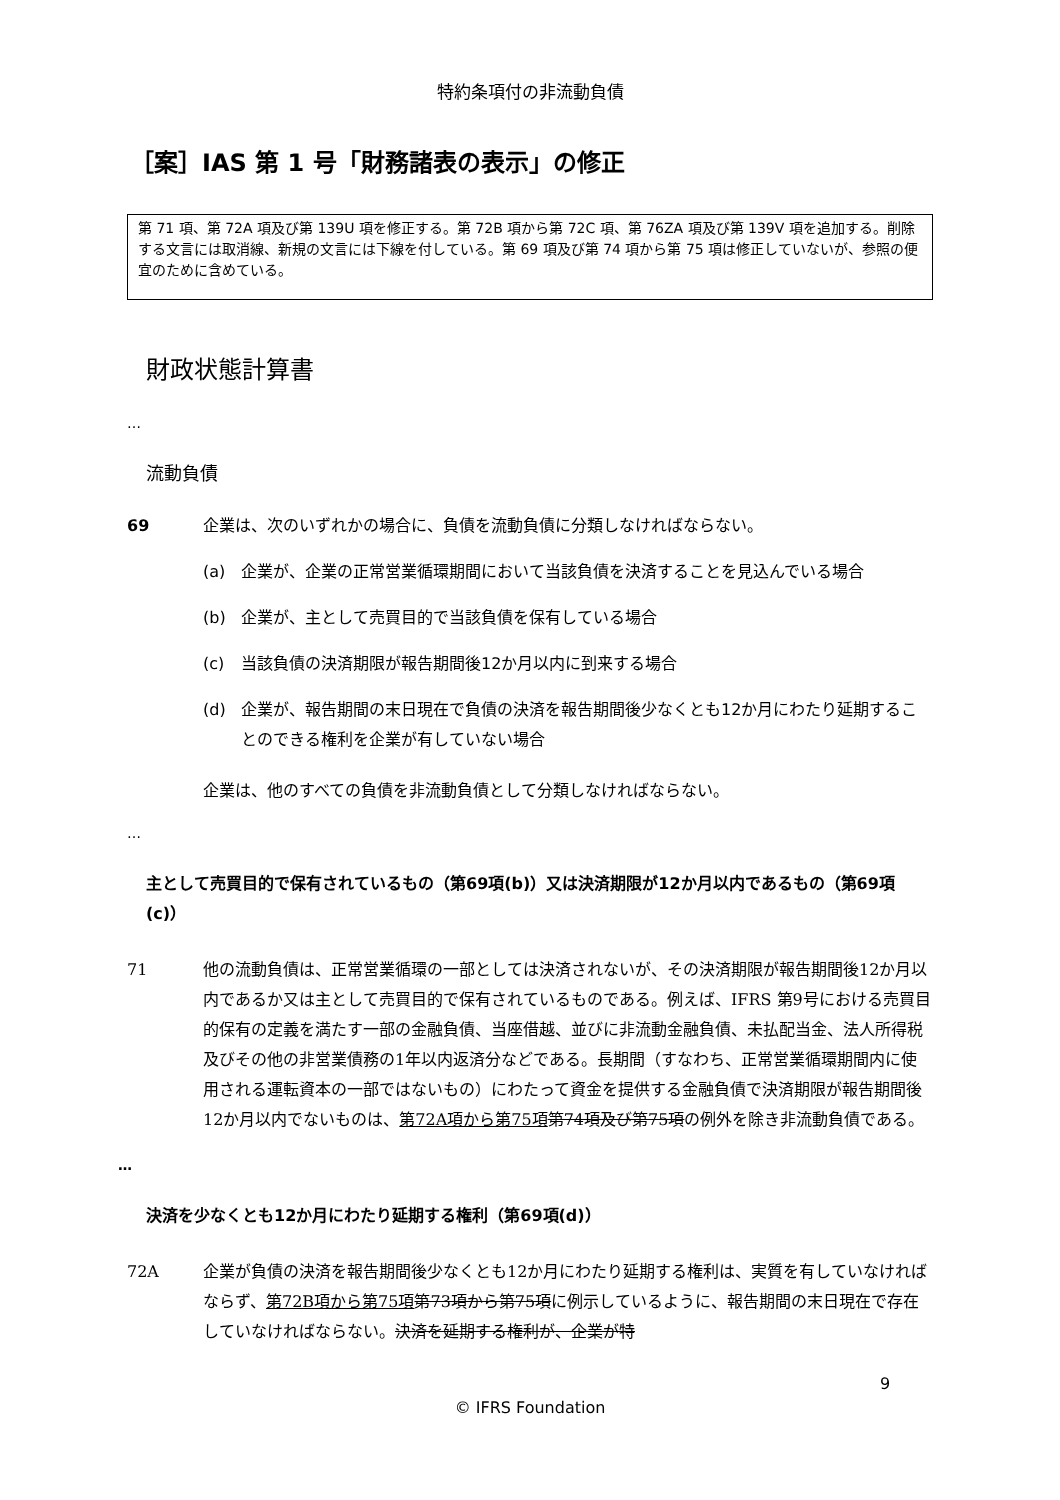特約条項付の非流動負債
［案］IAS 第 1 号「財務諸表の表示」の修正
第 71 項、第 72A 項及び第 139U 項を修正する。第 72B 項から第 72C 項、第 76ZA 項及び第 139V 項を追加する。削除する文言には取消線、新規の文言には下線を付している。第 69 項及び第 74 項から第 75 項は修正していないが、参照の便宜のために含めている。
財政状態計算書
…
流動負債
69 企業は、次のいずれかの場合に、負債を流動負債に分類しなければならない。
(a) 企業が、企業の正常営業循環期間において当該負債を決済することを見込んでいる場合
(b) 企業が、主として売買目的で当該負債を保有している場合
(c) 当該負債の決済期限が報告期間後12か月以内に到来する場合
(d) 企業が、報告期間の末日現在で負債の決済を報告期間後少なくとも12か月にわたり延期することのできる権利を企業が有していない場合
企業は、他のすべての負債を非流動負債として分類しなければならない。
…
主として売買目的で保有されているもの（第69項(b)）又は決済期限が12か月以内であるもの（第69項(c)）
71 他の流動負債は、正常営業循環の一部としては決済されないが、その決済期限が報告期間後12か月以内であるか又は主として売買目的で保有されているものである。例えば、IFRS 第9号における売買目的保有の定義を満たす一部の金融負債、当座借越、並びに非流動金融負債、未払配当金、法人所得税及びその他の非営業債務の1年以内返済分などである。長期間（すなわち、正常営業循環期間内に使用される運転資本の一部ではないもの）にわたって資金を提供する金融負債で決済期限が報告期間後12か月以内でないものは、第72A項から第75項 第74項及び第75項の例外を除き非流動負債である。
…
決済を少なくとも12か月にわたり延期する権利（第69項(d)）
72A 企業が負債の決済を報告期間後少なくとも12か月にわたり延期する権利は、実質を有していなければならず、第72B項から第75項 第73項から第75項に例示しているように、報告期間の末日現在で存在していなければならない。決済を延期する権利が、企業が特
9
© IFRS Foundation